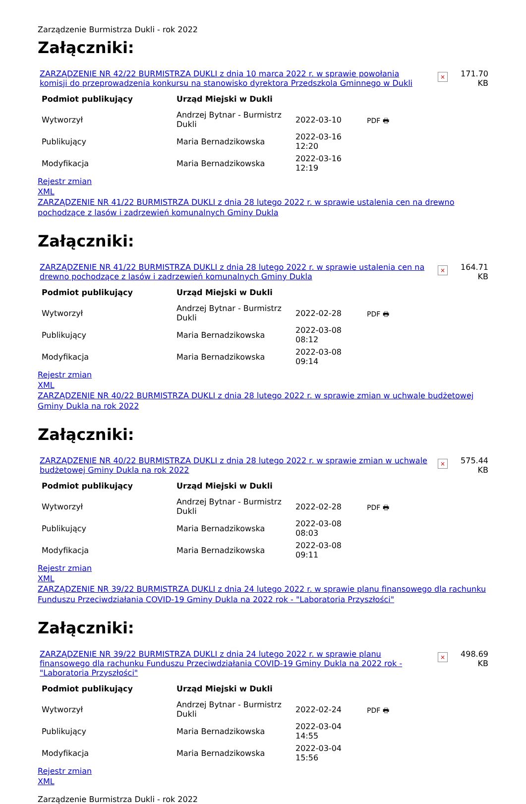Zarządzenie Burmistrza Dukli - rok 2022
Załączniki:
ZARZĄDZENIE NR 42/22 BURMISTRZA DUKLI z dnia 10 marca 2022 r. w sprawie powołania komisji do przeprowadzenia konkursu na stanowisko dyrektora Przedszkola Gminnego w Dukli
×
171.70 KB
| Podmiot publikujący | Urząd Miejski w Dukli | | |
| --- | --- | --- | --- |
| Wytworzył | Andrzej Bytnar - Burmistrz Dukli | 2022-03-10 | PDF 🖶 |
| Publikujący | Maria Bernadzikowska | 2022-03-16 12:20 | |
| Modyfikacja | Maria Bernadzikowska | 2022-03-16 12:19 | |
Rejestr zmian
XML
ZARZĄDZENIE NR 41/22 BURMISTRZA DUKLI z dnia 28 lutego 2022 r. w sprawie ustalenia cen na drewno pochodzące z lasów i zadrzewień komunalnych Gminy Dukla
Załączniki:
ZARZĄDZENIE NR 41/22 BURMISTRZA DUKLI z dnia 28 lutego 2022 r. w sprawie ustalenia cen na drewno pochodzące z lasów i zadrzewień komunalnych Gminy Dukla
×
164.71 KB
| Podmiot publikujący | Urząd Miejski w Dukli | | |
| --- | --- | --- | --- |
| Wytworzył | Andrzej Bytnar - Burmistrz Dukli | 2022-02-28 | PDF 🖶 |
| Publikujący | Maria Bernadzikowska | 2022-03-08 08:12 | |
| Modyfikacja | Maria Bernadzikowska | 2022-03-08 09:14 | |
Rejestr zmian
XML
ZARZĄDZENIE NR 40/22 BURMISTRZA DUKLI z dnia 28 lutego 2022 r. w sprawie zmian w uchwale budżetowej Gminy Dukla na rok 2022
Załączniki:
ZARZĄDZENIE NR 40/22 BURMISTRZA DUKLI z dnia 28 lutego 2022 r. w sprawie zmian w uchwale budżetowej Gminy Dukla na rok 2022
×
575.44 KB
| Podmiot publikujący | Urząd Miejski w Dukli | | |
| --- | --- | --- | --- |
| Wytworzył | Andrzej Bytnar - Burmistrz Dukli | 2022-02-28 | PDF 🖶 |
| Publikujący | Maria Bernadzikowska | 2022-03-08 08:03 | |
| Modyfikacja | Maria Bernadzikowska | 2022-03-08 09:11 | |
Rejestr zmian
XML
ZARZĄDZENIE NR 39/22 BURMISTRZA DUKLI z dnia 24 lutego 2022 r. w sprawie planu finansowego dla rachunku Funduszu Przeciwdziałania COVID-19 Gminy Dukla na 2022 rok - "Laboratoria Przyszłości"
Załączniki:
ZARZĄDZENIE NR 39/22 BURMISTRZA DUKLI z dnia 24 lutego 2022 r. w sprawie planu finansowego dla rachunku Funduszu Przeciwdziałania COVID-19 Gminy Dukla na 2022 rok - "Laboratoria Przyszłości"
×
498.69 KB
| Podmiot publikujący | Urząd Miejski w Dukli | | |
| --- | --- | --- | --- |
| Wytworzył | Andrzej Bytnar - Burmistrz Dukli | 2022-02-24 | PDF 🖶 |
| Publikujący | Maria Bernadzikowska | 2022-03-04 14:55 | |
| Modyfikacja | Maria Bernadzikowska | 2022-03-04 15:56 | |
Rejestr zmian
XML
Zarządzenie Burmistrza Dukli - rok 2022